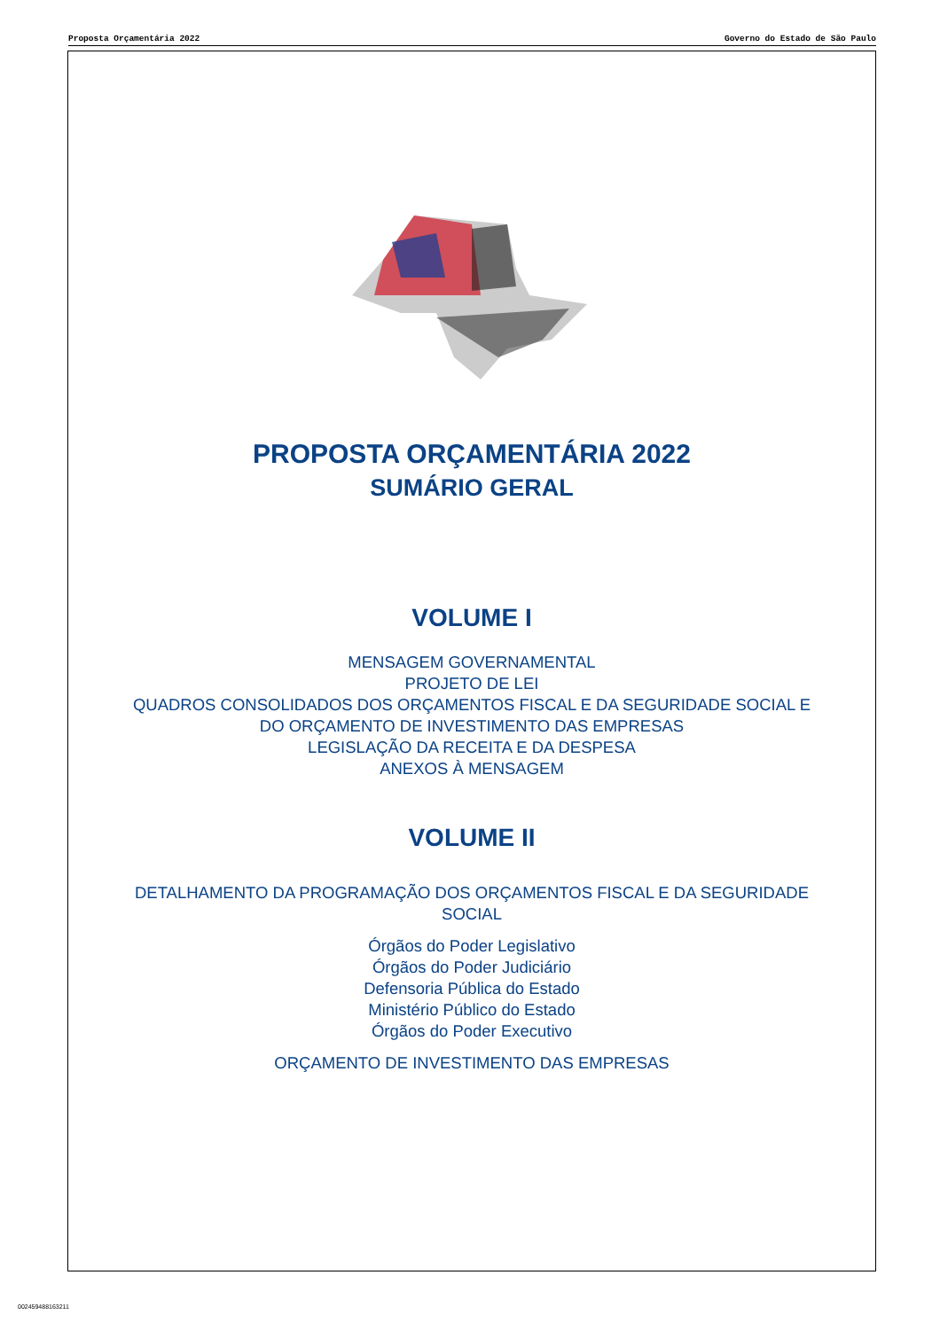Proposta Orçamentária 2022 Governo do Estado de São Paulo
PROPOSTA ORÇAMENTÁRIA 2022
SUMÁRIO GERAL
VOLUME I
MENSAGEM GOVERNAMENTAL
PROJETO DE LEI
QUADROS CONSOLIDADOS DOS ORÇAMENTOS FISCAL E DA SEGURIDADE SOCIAL E
DO ORÇAMENTO DE INVESTIMENTO DAS EMPRESAS
LEGISLAÇÃO DA RECEITA E DA DESPESA
ANEXOS À MENSAGEM
VOLUME II
DETALHAMENTO DA PROGRAMAÇÃO DOS ORÇAMENTOS FISCAL E DA SEGURIDADE
SOCIAL
Órgãos do Poder Legislativo
Órgãos do Poder Judiciário
Defensoria Pública do Estado
Ministério Público do Estado
Órgãos do Poder Executivo
ORÇAMENTO DE INVESTIMENTO DAS EMPRESAS
002459488163211